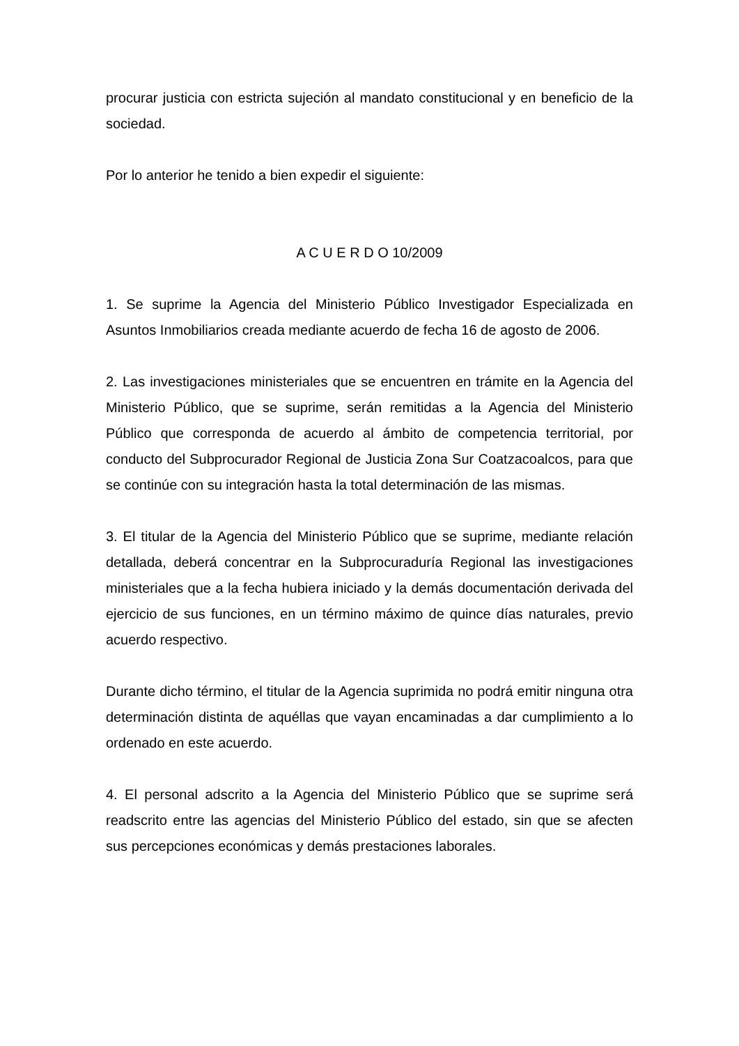procurar justicia con estricta sujeción al mandato constitucional y en beneficio de la sociedad.
Por lo anterior he tenido a bien expedir el siguiente:
A C U E R D O 10/2009
1. Se suprime la Agencia del Ministerio Público Investigador Especializada en Asuntos Inmobiliarios creada mediante acuerdo de fecha 16 de agosto de 2006.
2. Las investigaciones ministeriales que se encuentren en trámite en la Agencia del Ministerio Público, que se suprime, serán remitidas a la Agencia del Ministerio Público que corresponda de acuerdo al ámbito de competencia territorial, por conducto del Subprocurador Regional de Justicia Zona Sur Coatzacoalcos, para que se continúe con su integración hasta la total determinación de las mismas.
3. El titular de la Agencia del Ministerio Público que se suprime, mediante relación detallada, deberá concentrar en la Subprocuraduría Regional las investigaciones ministeriales que a la fecha hubiera iniciado y la demás documentación derivada del ejercicio de sus funciones, en un término máximo de quince días naturales, previo acuerdo respectivo.
Durante dicho término, el titular de la Agencia suprimida no podrá emitir ninguna otra determinación distinta de aquéllas que vayan encaminadas a dar cumplimiento a lo ordenado en este acuerdo.
4. El personal adscrito a la Agencia del Ministerio Público que se suprime será readscrito entre las agencias del Ministerio Público del estado, sin que se afecten sus percepciones económicas y demás prestaciones laborales.